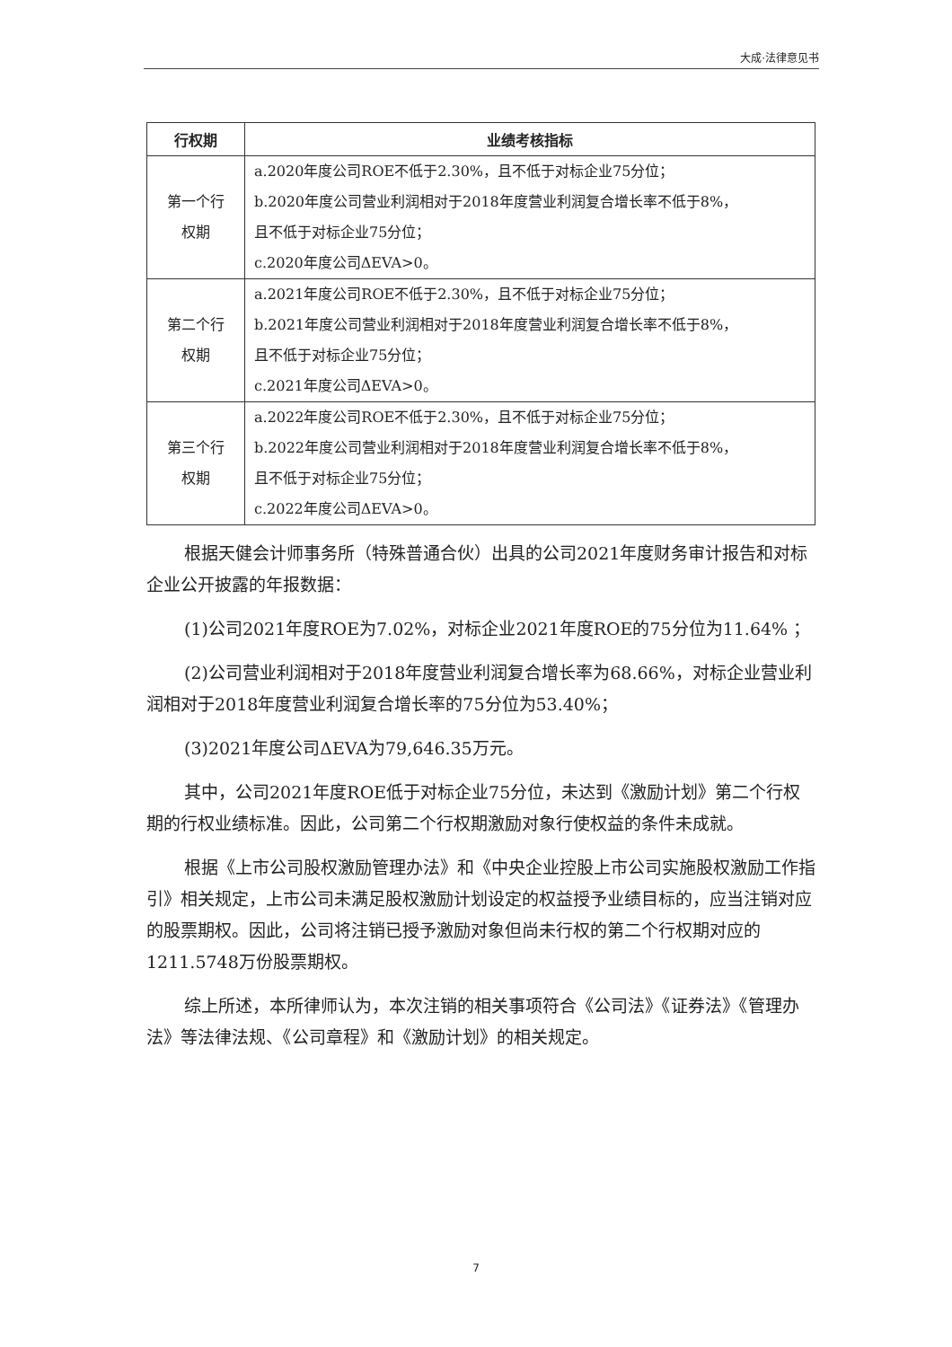大成·法律意见书
| 行权期 | 业绩考核指标 |
| --- | --- |
| 第一个行 权期 | a.2020年度公司ROE不低于2.30%，且不低于对标企业75分位； b.2020年度公司营业利润相对于2018年度营业利润复合增长率不低于8%， 且不低于对标企业75分位； c.2020年度公司ΔEVA>0。 |
| 第二个行 权期 | a.2021年度公司ROE不低于2.30%，且不低于对标企业75分位； b.2021年度公司营业利润相对于2018年度营业利润复合增长率不低于8%， 且不低于对标企业75分位； c.2021年度公司ΔEVA>0。 |
| 第三个行 权期 | a.2022年度公司ROE不低于2.30%，且不低于对标企业75分位； b.2022年度公司营业利润相对于2018年度营业利润复合增长率不低于8%， 且不低于对标企业75分位； c.2022年度公司ΔEVA>0。 |
根据天健会计师事务所（特殊普通合伙）出具的公司2021年度财务审计报告和对标企业公开披露的年报数据：
(1)公司2021年度ROE为7.02%，对标企业2021年度ROE的75分位为11.64% ；
(2)公司营业利润相对于2018年度营业利润复合增长率为68.66%，对标企业营业利润相对于2018年度营业利润复合增长率的75分位为53.40%；
(3)2021年度公司ΔEVA为79,646.35万元。
其中，公司2021年度ROE低于对标企业75分位，未达到《激励计划》第二个行权期的行权业绩标准。因此，公司第二个行权期激励对象行使权益的条件未成就。
根据《上市公司股权激励管理办法》和《中央企业控股上市公司实施股权激励工作指引》相关规定，上市公司未满足股权激励计划设定的权益授予业绩目标的，应当注销对应的股票期权。因此，公司将注销已授予激励对象但尚未行权的第二个行权期对应的1211.5748万份股票期权。
综上所述，本所律师认为，本次注销的相关事项符合《公司法》《证券法》《管理办法》等法律法规、《公司章程》和《激励计划》的相关规定。
7